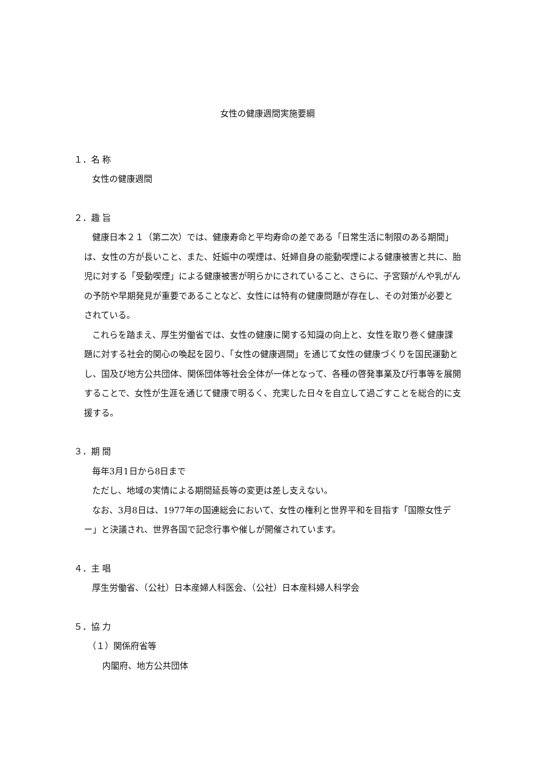女性の健康週間実施要綱
１．名 称
女性の健康週間
２．趣 旨
健康日本２１（第二次）では、健康寿命と平均寿命の差である「日常生活に制限のある期間」は、女性の方が長いこと、また、妊娠中の喫煙は、妊婦自身の能動喫煙による健康被害と共に、胎児に対する「受動喫煙」による健康被害が明らかにされていること、さらに、子宮頸がんや乳がんの予防や早期発見が重要であることなど、女性には特有の健康問題が存在し、その対策が必要とされている。
これらを踏まえ、厚生労働省では、女性の健康に関する知識の向上と、女性を取り巻く健康課題に対する社会的関心の喚起を図り、「女性の健康週間」を通じて女性の健康づくりを国民運動とし、国及び地方公共団体、関係団体等社会全体が一体となって、各種の啓発事業及び行事等を展開することで、女性が生涯を通じて健康で明るく、充実した日々を自立して過ごすことを総合的に支援する。
３．期 間
毎年3月1日から8日まで
ただし、地域の実情による期間延長等の変更は差し支えない。
なお、3月8日は、1977年の国連総会において、女性の権利と世界平和を目指す「国際女性デー」と決議され、世界各国で記念行事や催しが開催されています。
４．主 唱
厚生労働省、（公社）日本産婦人科医会、（公社）日本産科婦人科学会
５．協 力
（１）関係府省等
内閣府、地方公共団体